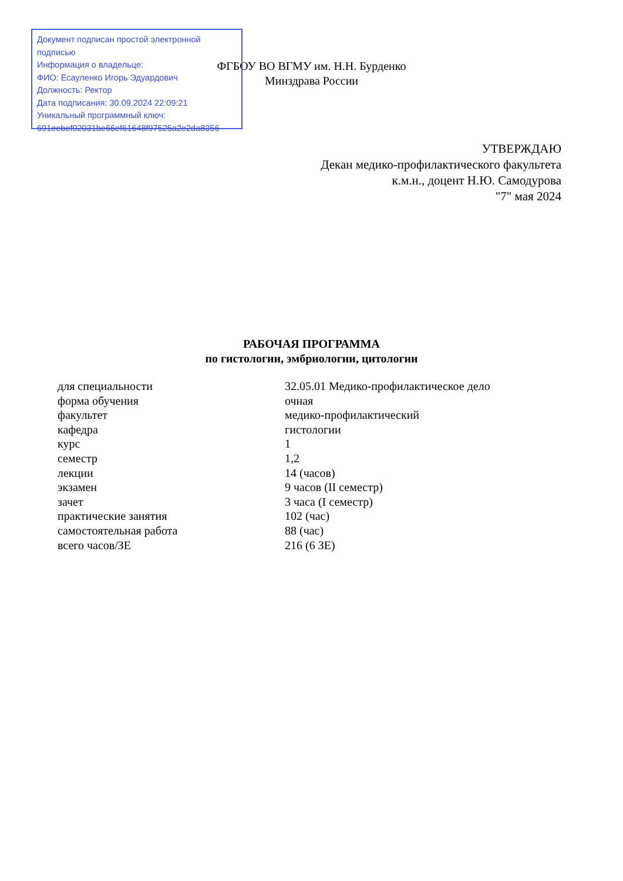ФГБОУ ВО ВГМУ им. Н.Н. Бурденко
Минздрава России
Документ подписан простой электронной подписью
Информация о владельце:
ФИО: Есауленко Игорь Эдуардович
Должность: Ректор
Дата подписания: 30.09.2024 22:09:21
Уникальный программный ключ:
691eebef92031be66ef61648f97525a2e2da8356
УТВЕРЖДАЮ
Декан медико-профилактического факультета
к.м.н., доцент Н.Ю. Самодурова
"7" мая 2024
РАБОЧАЯ ПРОГРАММА
по гистологии, эмбриологии, цитологии
| для специальности | 32.05.01 Медико-профилактическое дело |
| форма обучения | очная |
| факультет | медико-профилактический |
| кафедра | гистологии |
| курс | 1 |
| семестр | 1,2 |
| лекции | 14 (часов) |
| экзамен | 9 часов (II семестр) |
| зачет | 3 часа (I семестр) |
| практические занятия | 102 (час) |
| самостоятельная работа | 88 (час) |
| всего часов/ЗЕ | 216 (6 ЗЕ) |